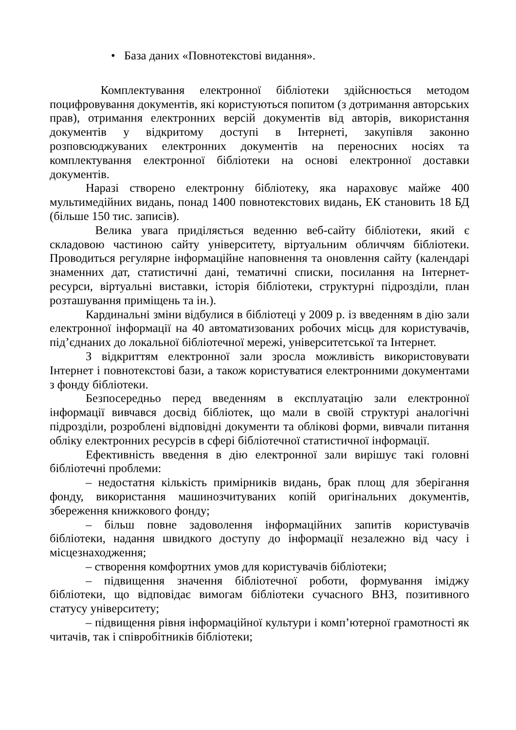• База даних «Повнотекстові видання».
Комплектування електронної бібліотеки здійснюється методом поцифровування документів, які користуються попитом (з дотримання авторських прав), отримання електронних версій документів від авторів, використання документів у відкритому доступі в Інтернеті, закупівля законно розповсюджуваних електронних документів на переносних носіях та комплектування електронної бібліотеки на основі електронної доставки документів.
Наразі створено електронну бібліотеку, яка нараховує майже 400 мультимедійних видань, понад 1400 повнотекстових видань, ЕК становить 18 БД (більше 150 тис. записів).
Велика увага приділяється веденню веб-сайту бібліотеки, який є складовою частиною сайту університету, віртуальним обличчям бібліотеки. Проводиться регулярне інформаційне наповнення та оновлення сайту (календарі знаменних дат, статистичні дані, тематичні списки, посилання на Інтернет-ресурси, віртуальні виставки, історія бібліотеки, структурні підрозділи, план розташування приміщень та ін.).
Кардинальні зміни відбулися в бібліотеці у 2009 р. із введенням в дію зали електронної інформації на 40 автоматизованих робочих місць для користувачів, під’єднаних до локальної бібліотечної мережі, університетської та Інтернет.
З відкриттям електронної зали зросла можливість використовувати Інтернет і повнотекстові бази, а також користуватися електронними документами з фонду бібліотеки.
Безпосередньо перед введенням в експлуатацію зали електронної інформації вивчався досвід бібліотек, що мали в своїй структурі аналогічні підрозділи, розроблені відповідні документи та облікові форми, вивчали питання обліку електронних ресурсів в сфері бібліотечної статистичної інформації.
Ефективність введення в дію електронної зали вирішує такі головні бібліотечні проблеми:
– недостатня кількість примірників видань, брак площ для зберігання фонду, використання машинозчитуваних копій оригінальних документів, збереження книжкового фонду;
– більш повне задоволення інформаційних запитів користувачів бібліотеки, надання швидкого доступу до інформації незалежно від часу і місцезнаходження;
– створення комфортних умов для користувачів бібліотеки;
– підвищення значення бібліотечної роботи, формування іміджу бібліотеки, що відповідає вимогам бібліотеки сучасного ВНЗ, позитивного статусу університету;
– підвищення рівня інформаційної культури і комп’ютерної грамотності як читачів, так і співробітників бібліотеки;